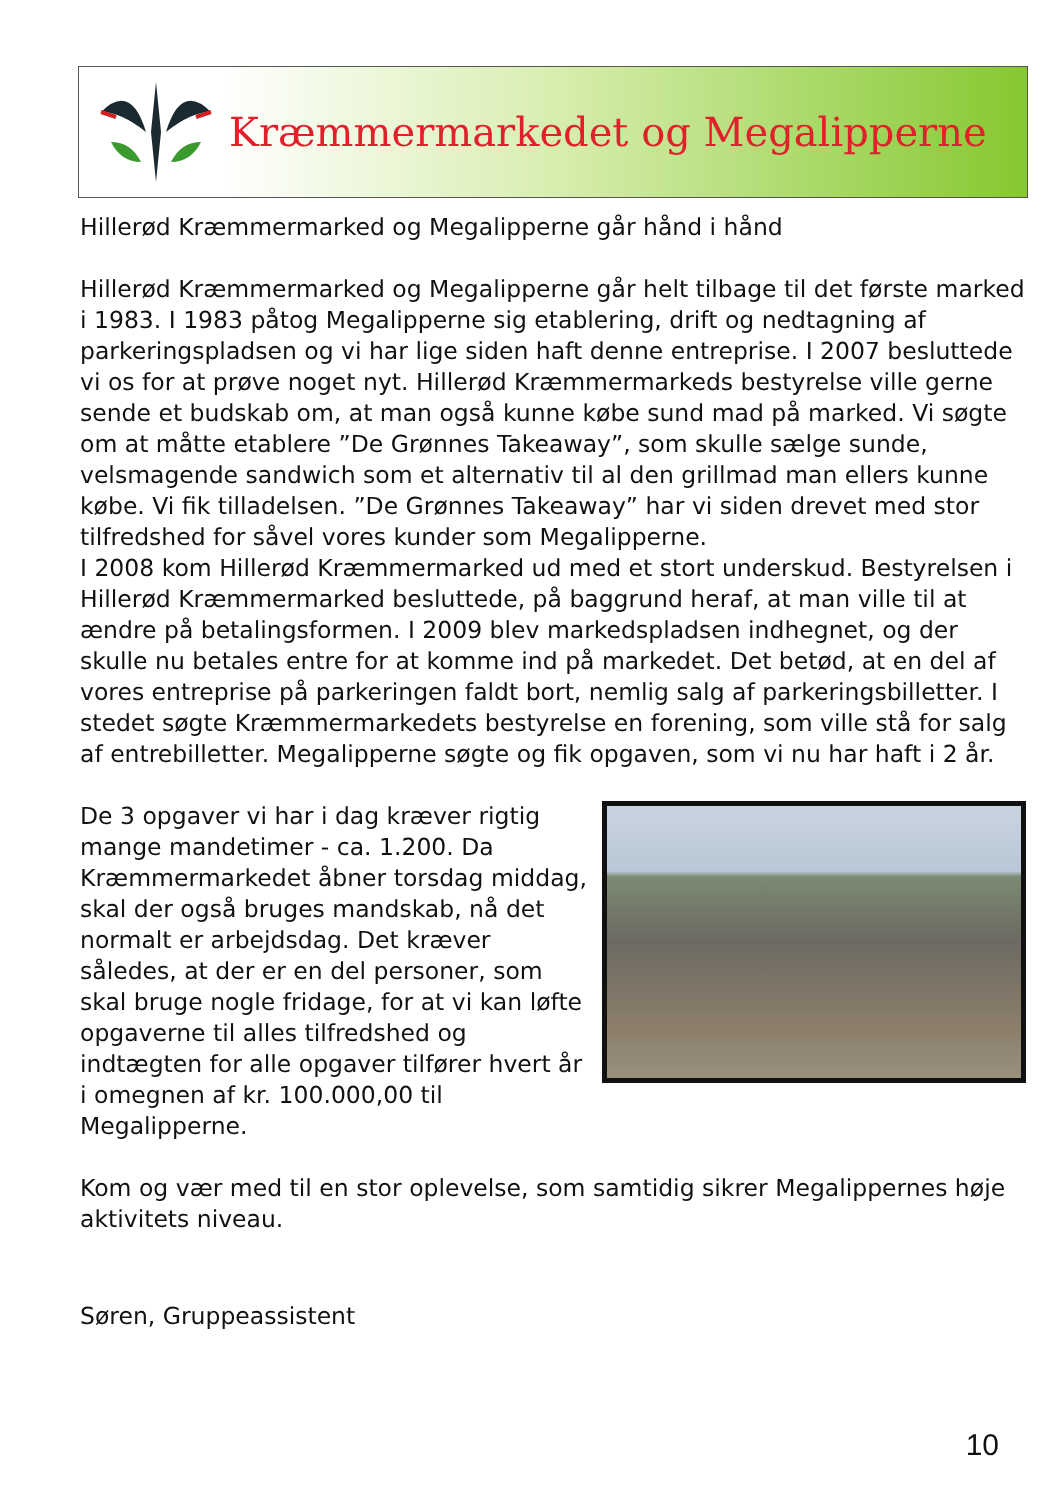Kræmmermarkedet og Megalipperne
Hillerød Kræmmermarked og Megalipperne går hånd i hånd
Hillerød Kræmmermarked og Megalipperne går helt tilbage til det første marked i 1983. I 1983 påtog Megalipperne sig etablering, drift og nedtagning af parkeringspladsen og vi har lige siden haft denne entreprise. I 2007 besluttede vi os for at prøve noget nyt. Hillerød Kræmmermarkeds bestyrelse ville gerne sende et budskab om, at man også kunne købe sund mad på marked. Vi søgte om at måtte etablere ”De Grønnes Takeaway”, som skulle sælge sunde, velsmagende sandwich som et alternativ til al den grillmad man ellers kunne købe. Vi fik tilladelsen. ”De Grønnes Takeaway” har vi siden drevet med stor tilfredshed for såvel vores kunder som Megalipperne.
I 2008 kom Hillerød Kræmmermarked ud med et stort underskud. Bestyrelsen i Hillerød Kræmmermarked besluttede, på baggrund heraf, at man ville til at ændre på betalingsformen. I 2009 blev markedspladsen indhegnet, og der skulle nu betales entre for at komme ind på markedet. Det betød, at en del af vores entreprise på parkeringen faldt bort, nemlig salg af parkeringsbilletter. I stedet søgte Kræmmermarkedets bestyrelse en forening, som ville stå for salg af entrebilletter. Megalipperne søgte og fik opgaven, som vi nu har haft i 2 år.
De 3 opgaver vi har i dag kræver rigtig mange mandetimer - ca. 1.200. Da Kræmmermarkedet åbner torsdag middag, skal der også bruges mandskab, nå det normalt er arbejdsdag. Det kræver således, at der er en del personer, som skal bruge nogle fridage, for at vi kan løfte opgaverne til alles tilfredshed og indtægten for alle opgaver tilfører hvert år i omegnen af kr. 100.000,00 til Megalipperne.
Kom og vær med til en stor oplevelse, som samtidig sikrer Megalippernes høje aktivitets niveau.
Søren, Gruppeassistent
10